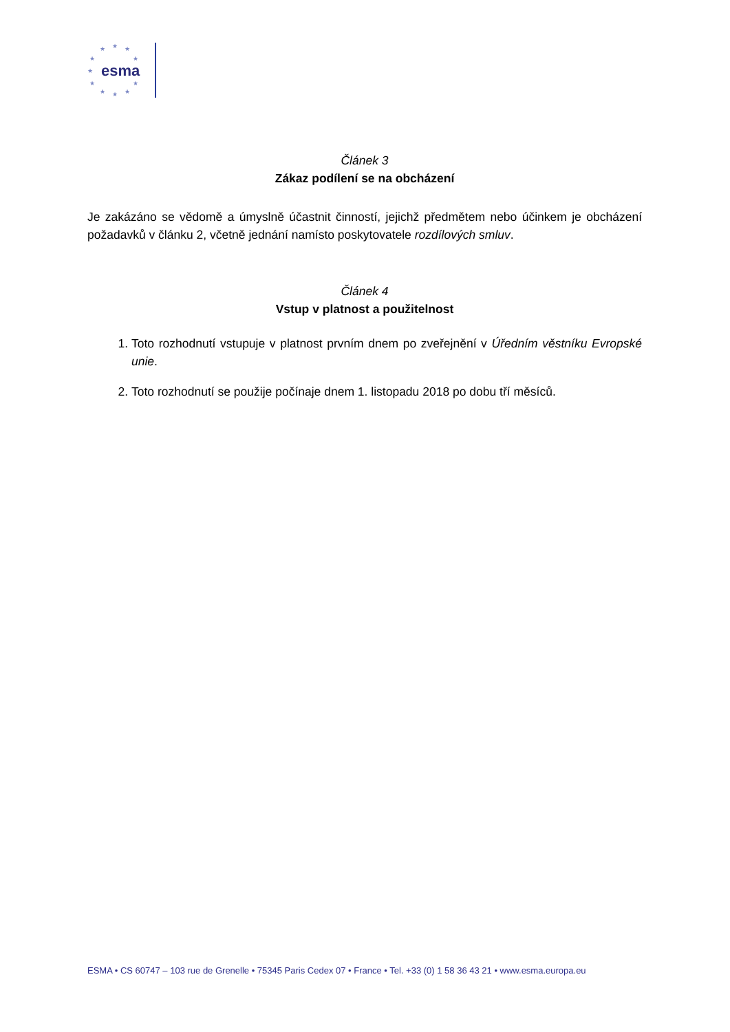esma
★ ★ ★
★ ★
★
★ ★
★ ★ ★
Článek 3
Zákaz podílení se na obcházení
Je zakázáno se vědomě a úmyslně účastnit činností, jejichž předmětem nebo účinkem je obcházení požadavků v článku 2, včetně jednání namísto poskytovatele rozdílových smluv.
Článek 4
Vstup v platnost a použitelnost
1. Toto rozhodnutí vstupuje v platnost prvním dnem po zveřejnění v Úředním věstníku Evropské unie.
2. Toto rozhodnutí se použije počínaje dnem 1. listopadu 2018 po dobu tří měsíců.
ESMA • CS 60747 – 103 rue de Grenelle • 75345 Paris Cedex 07 • France • Tel. +33 (0) 1 58 36 43 21 • www.esma.europa.eu